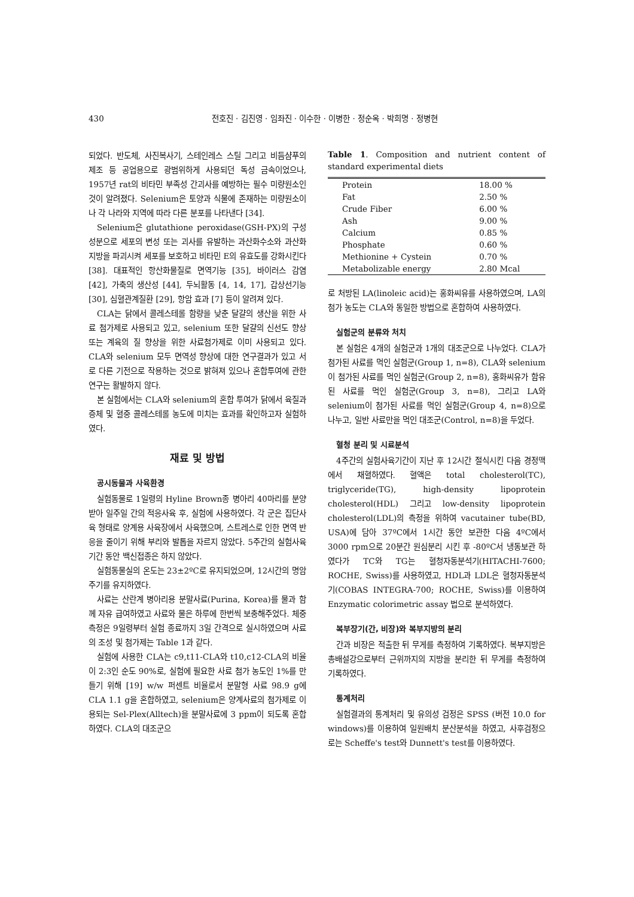430
전호진 · 김진영 · 임좌진 · 이수한 · 이병한 · 정순옥 · 박희명 · 정병현
되었다. 반도체, 사진복사기, 스테인레스 스틸 그리고 비듬샴푸의 제조 등 공업용으로 광범위하게 사용되던 독성 금속이었으나, 1957년 rat의 비타민 부족성 간괴사를 예방하는 필수 미량원소인 것이 알려졌다. Selenium은 토양과 식물에 존재하는 미량원소이나 각 나라와 지역에 따라 다른 분포를 나타낸다 [34].
Selenium은 glutathione peroxidase(GSH-PX)의 구성성분으로 세포의 변성 또는 괴사를 유발하는 과산화수소와 과산화지방을 파괴시켜 세포를 보호하고 비타민 E의 유효도를 강화시킨다 [38]. 대표적인 항산화물질로 면역기능 [35], 바이러스 감염 [42], 가축의 생산성 [44], 두뇌활동 [4, 14, 17], 갑상선기능 [30], 심혈관계질환 [29], 항암 효과 [7] 등이 알려져 있다.
CLA는 닭에서 콜레스테롤 함량을 낮춘 달걀의 생산을 위한 사료 첨가제로 사용되고 있고, selenium 또한 달걀의 신선도 향상 또는 계육의 질 향상을 위한 사료첨가제로 이미 사용되고 있다. CLA와 selenium 모두 면역성 향상에 대한 연구결과가 있고 서로 다른 기전으로 작용하는 것으로 밝혀져 있으나 혼합투여에 관한 연구는 활발하지 않다.
본 실험에서는 CLA와 selenium의 혼합 투여가 닭에서 육질과 증체 및 혈중 콜레스테롤 농도에 미치는 효과를 확인하고자 실험하였다.
재료 및 방법
공시동물과 사육환경
실험동물로 1일령의 Hyline Brown종 병아리 40마리를 분양받아 일주일 간의 적응사육 후, 실험에 사용하였다. 각 군은 집단사육 형태로 양계용 사육장에서 사육했으며, 스트레스로 인한 면역 반응을 줄이기 위해 부리와 발톱을 자르지 않았다. 5주간의 실험사육기간 동안 백신접종은 하지 않았다.
실험동물실의 온도는 23±2ºC로 유지되었으며, 12시간의 명암주기를 유지하였다.
사료는 산란계 병아리용 분말사료(Purina, Korea)를 물과 함께 자유 급여하였고 사료와 물은 하루에 한번씩 보충해주었다. 체중측정은 9일령부터 실험 종료까지 3일 간격으로 실시하였으며 사료의 조성 및 첨가제는 Table 1과 같다.
실험에 사용한 CLA는 c9,t11-CLA와 t10,c12-CLA의 비율이 2:3인 순도 90%로, 실험에 필요한 사료 첨가 농도인 1%를 만들기 위해 [19] w/w 퍼센트 비율로서 분말형 사료 98.9 g에 CLA 1.1 g을 혼합하였고, selenium은 양계사료의 첨가제로 이용되는 Sel-Plex(Alltech)을 분말사료에 3 ppm이 되도록 혼합하였다. CLA의 대조군으
Table 1. Composition and nutrient content of standard experimental diets
| Protein | 18.00 % |
| Fat | 2.50 % |
| Crude Fiber | 6.00 % |
| Ash | 9.00 % |
| Calcium | 0.85 % |
| Phosphate | 0.60 % |
| Methionine + Cystein | 0.70 % |
| Metabolizable energy | 2.80 Mcal |
로 처방된 LA(linoleic acid)는 홍화씨유를 사용하였으며, LA의 첨가 농도는 CLA와 동일한 방법으로 혼합하여 사용하였다.
실험군의 분류와 처치
본 실험은 4개의 실험군과 1개의 대조군으로 나누었다. CLA가 첨가된 사료를 먹인 실험군(Group 1, n=8), CLA와 selenium이 첨가된 사료를 먹인 실험군(Group 2, n=8), 홍화씨유가 함유된 사료를 먹인 실험군(Group 3, n=8), 그리고 LA와 selenium이 첨가된 사료를 먹인 실험군(Group 4, n=8)으로 나누고, 일반 사료만을 먹인 대조군(Control, n=8)을 두었다.
혈청 분리 및 시료분석
4주간의 실험사육기간이 지난 후 12시간 절식시킨 다음 경정맥에서 채혈하였다. 혈액은 total cholesterol(TC), triglyceride(TG), high-density lipoprotein cholesterol(HDL) 그리고 low-density lipoprotein cholesterol(LDL)의 측정을 위하여 vacutainer tube(BD, USA)에 담아 37ºC에서 1시간 동안 보관한 다음 4ºC에서 3000 rpm으로 20분간 원심분리 시킨 후 -80ºC서 냉동보관 하였다가 TC와 TG는 혈청자동분석기(HITACHI-7600; ROCHE, Swiss)를 사용하였고, HDL과 LDL은 혈청자동분석기(COBAS INTEGRA-700; ROCHE, Swiss)를 이용하여 Enzymatic colorimetric assay 법으로 분석하였다.
복부장기(간, 비장)와 복부지방의 분리
간과 비장은 적출한 뒤 무게를 측정하여 기록하였다. 복부지방은 총배설강으로부터 근위까지의 지방을 분리한 뒤 무게를 측정하여 기록하였다.
통계처리
실험결과의 통계처리 및 유의성 검정은 SPSS (버전 10.0 for windows)를 이용하여 일원배치 분산분석을 하였고, 사후검정으로는 Scheffe's test와 Dunnett's test를 이용하였다.